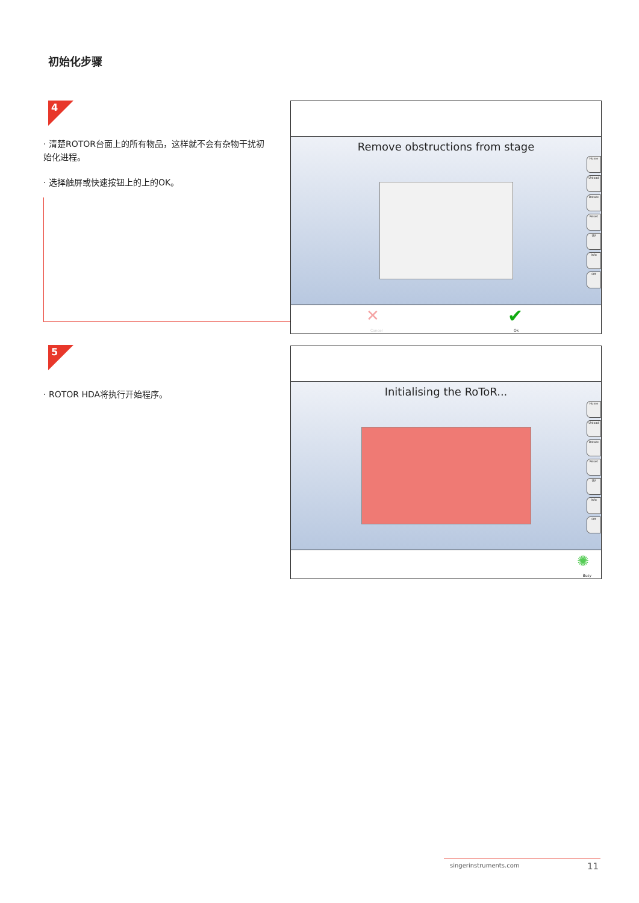初始化步骤
4
· 清楚ROTOR台面上的所有物品，这样就不会有杂物干扰初始化进程。
· 选择触屏或快速按钮上的上的OK。
Remove obstructions from stage
Home
Unload
Rotate
Reset
UV
Info
Off
✕
Cancel
✔
Ok
5
· ROTOR HDA将执行开始程序。
Initialising the RoToR...
Home
Unload
Rotate
Reset
UV
Info
Off
✺
Busy
singerinstruments.com 11